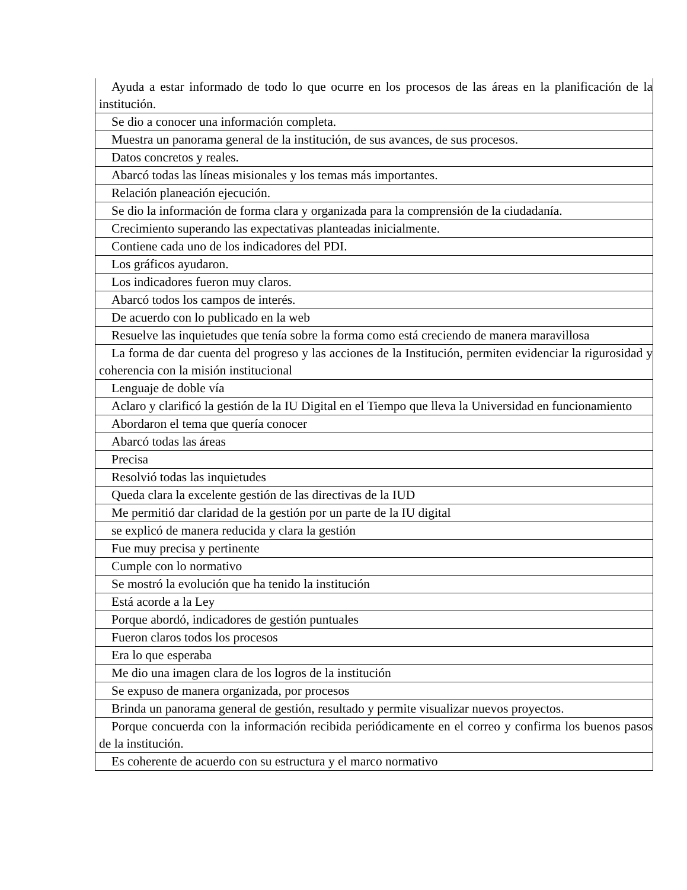| Ayuda a estar informado de todo lo que ocurre en los procesos de las áreas en la planificación de la institución. |
| Se dio a conocer una información completa. |
| Muestra un panorama general de la institución, de sus avances, de sus procesos. |
| Datos concretos y reales. |
| Abarcó todas las líneas misionales y los temas más importantes. |
| Relación planeación ejecución. |
| Se dio la información de forma clara y organizada para la comprensión de la ciudadanía. |
| Crecimiento superando las expectativas planteadas inicialmente. |
| Contiene cada uno de los indicadores del PDI. |
| Los gráficos ayudaron. |
| Los indicadores fueron muy claros. |
| Abarcó todos los campos de interés. |
| De acuerdo con lo publicado en la web |
| Resuelve las inquietudes que tenía sobre la forma como está creciendo de manera maravillosa |
| La forma de dar cuenta del progreso y las acciones de la Institución, permiten evidenciar la rigurosidad y coherencia con la misión institucional |
| Lenguaje de doble vía |
| Aclaro y clarificó la gestión de la IU Digital en el Tiempo que lleva la Universidad en funcionamiento |
| Abordaron el tema que quería conocer |
| Abarcó todas las áreas |
| Precisa |
| Resolvió todas las inquietudes |
| Queda clara la excelente gestión de las directivas de la IUD |
| Me permitió dar claridad de la gestión por un parte de la IU digital |
| se explicó de manera reducida y clara la gestión |
| Fue muy precisa y pertinente |
| Cumple con lo normativo |
| Se mostró la evolución que ha tenido la institución |
| Está acorde a la Ley |
| Porque abordó, indicadores de gestión puntuales |
| Fueron claros todos los procesos |
| Era lo que esperaba |
| Me dio una imagen clara de los logros de la institución |
| Se expuso de manera organizada, por procesos |
| Brinda un panorama general de gestión, resultado y permite visualizar nuevos proyectos. |
| Porque concuerda con la información recibida periódicamente en el correo y confirma los buenos pasos de la institución. |
| Es coherente de acuerdo con su estructura y el marco normativo |